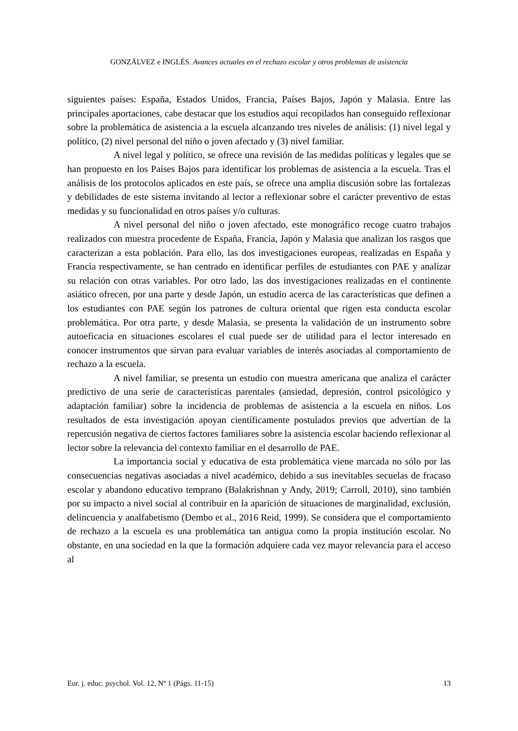GONZÁLVEZ e INGLÉS. Avances actuales en el rechazo escolar y otros problemas de asistencia
siguientes países: España, Estados Unidos, Francia, Países Bajos, Japón y Malasia. Entre las principales aportaciones, cabe destacar que los estudios aquí recopilados han conseguido reflexionar sobre la problemática de asistencia a la escuela alcanzando tres niveles de análisis: (1) nivel legal y político, (2) nivel personal del niño o joven afectado y (3) nivel familiar.
A nivel legal y político, se ofrece una revisión de las medidas políticas y legales que se han propuesto en los Países Bajos para identificar los problemas de asistencia a la escuela. Tras el análisis de los protocolos aplicados en este país, se ofrece una amplia discusión sobre las fortalezas y debilidades de este sistema invitando al lector a reflexionar sobre el carácter preventivo de estas medidas y su funcionalidad en otros países y/o culturas.
A nivel personal del niño o joven afectado, este monográfico recoge cuatro trabajos realizados con muestra procedente de España, Francia, Japón y Malasia que analizan los rasgos que caracterizan a esta población. Para ello, las dos investigaciones europeas, realizadas en España y Francia respectivamente, se han centrado en identificar perfiles de estudiantes con PAE y analizar su relación con otras variables. Por otro lado, las dos investigaciones realizadas en el continente asiático ofrecen, por una parte y desde Japón, un estudio acerca de las características que definen a los estudiantes con PAE según los patrones de cultura oriental que rigen esta conducta escolar problemática. Por otra parte, y desde Malasia, se presenta la validación de un instrumento sobre autoeficacia en situaciones escolares el cual puede ser de utilidad para el lector interesado en conocer instrumentos que sirvan para evaluar variables de interés asociadas al comportamiento de rechazo a la escuela.
A nivel familiar, se presenta un estudio con muestra americana que analiza el carácter predictivo de una serie de características parentales (ansiedad, depresión, control psicológico y adaptación familiar) sobre la incidencia de problemas de asistencia a la escuela en niños. Los resultados de esta investigación apoyan científicamente postulados previos que advertían de la repercusión negativa de ciertos factores familiares sobre la asistencia escolar haciendo reflexionar al lector sobre la relevancia del contexto familiar en el desarrollo de PAE.
La importancia social y educativa de esta problemática viene marcada no sólo por las consecuencias negativas asociadas a nivel académico, debido a sus inevitables secuelas de fracaso escolar y abandono educativo temprano (Balakrishnan y Andy, 2019; Carroll, 2010), sino también por su impacto a nivel social al contribuir en la aparición de situaciones de marginalidad, exclusión, delincuencia y analfabetismo (Dembo et al., 2016 Reid, 1999). Se considera que el comportamiento de rechazo a la escuela es una problemática tan antigua como la propia institución escolar. No obstante, en una sociedad en la que la formación adquiere cada vez mayor relevancia para el acceso al
Eur. j. educ. psychol. Vol. 12, Nº 1 (Págs. 11-15) 13